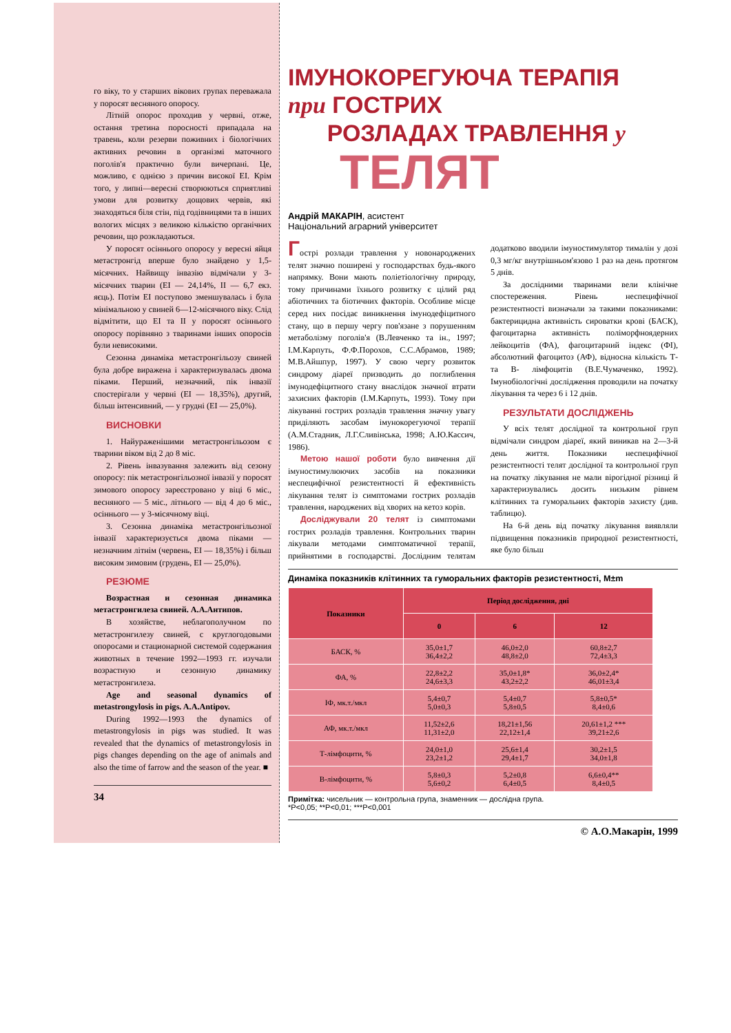го віку, то у старших вікових групах переважала у поросят весняного опоросу.
Літній опорос проходив у червні, отже, остання третина поросності припадала на травень, коли резерви поживних і біологічних активних речовин в організмі маточного поголів'я практично були вичерпані. Це, можливо, є однією з причин високої ЕІ. Крім того, у липні—вересні створюються сприятливі умови для розвитку дощових червів, які знаходяться біля стін, під годівницями та в інших вологих місцях з великою кількістю органічних речовин, що розкладаються.
У поросят осіннього опоросу у вересні яйця метастронгід вперше було знайдено у 1,5-місячних. Найвищу інвазію відмічали у 3-місячних тварин (ЕІ — 24,14%, II — 6,7 екз. яєць). Потім ЕІ поступово зменшувалась і була мінімальною у свиней 6—12-місячного віку. Слід відмітити, що ЕІ та II у поросят осіннього опоросу порівняно з тваринами інших опоросів були невисокими.
Сезонна динаміка метастронгільозу свиней була добре виражена і характеризувалась двома піками. Перший, незначний, пік інвазії спостерігали у червні (ЕІ — 18,35%), другий, більш інтенсивний, — у грудні (ЕІ — 25,0%).
ВИСНОВКИ
1. Найураженішими метастронгільозом є тварини віком від 2 до 8 міс.
2. Рівень інвазування залежить від сезону опоросу: пік метастронгільозної інвазії у поросят зимового опоросу зареєстровано у віці 6 міс., весняного — 5 міс., літнього — від 4 до 6 міс., осіннього — у 3-місячному віці.
3. Сезонна динаміка метастронгільозної інвазії характеризується двома піками — незначним літнім (червень, ЕІ — 18,35%) і більш високим зимовим (грудень, ЕІ — 25,0%).
РЕЗЮМЕ
Возрастная и сезонная динамика метастронгилеза свиней. А.А.Антипов.
В хозяйстве, неблагополучном по метастронгилезу свиней, с круглогодовыми опоросами и стационарной системой содержания животных в течение 1992—1993 гг. изучали возрастную и сезонную динамику метастронгилеза.
Age and seasonal dynamics of metastrongylosis in pigs. A.A.Antipov.
During 1992—1993 the dynamics of metastrongylosis in pigs was studied. It was revealed that the dynamics of metastrongylosis in pigs changes depending on the age of animals and also the time of farrow and the season of the year. ■
34
ІМУНОКОРЕГУЮЧА ТЕРАПІЯ
при ГОСТРИХ
РОЗЛАДАХ ТРАВЛЕННЯ у
ТЕЛЯТ
Андрій МАКАРІН, асистент
Національний аграрний університет
Гострі розлади травлення у новонароджених телят значно поширені у господарствах будь-якого напрямку. Вони мають поліетіологічну природу, тому причинами їхнього розвитку є цілий ряд абіотичних та біотичних факторів. Особливе місце серед них посідає виникнення імунодефіцитного стану, що в першу чергу пов'язане з порушенням метаболізму поголів'я (В.Левченко та ін., 1997; І.М.Карпуть, Ф.Ф.Порохов, С.С.Абрамов, 1989; М.В.Айшпур, 1997). У свою чергу розвиток синдрому діареї призводить до поглиблення імунодефіцитного стану внаслідок значної втрати захисних факторів (І.М.Карпуть, 1993). Тому при лікуванні гострих розладів травлення значну увагу приділяють засобам імунокорегуючої терапії (А.М.Стадник, Л.Г.Сливінська, 1998; А.Ю.Кассич, 1986).
Метою нашої роботи було вивчення дії імуностимулюючих засобів на показники неспецифічної резистентності й ефективність лікування телят із симптомами гострих розладів травлення, народжених від хворих на кетоз корів.
Досліджували 20 телят із симптомами гострих розладів травлення. Контрольних тварин лікували методами симптоматичної терапії, прийнятими в господарстві. Дослідним телятам додатково вводили імуностимулятор тималін у дозі 0,3 мг/кг внутрішньом'язово 1 раз на день протягом 5 днів.
За дослідними тваринами вели клінічне спостереження. Рівень неспецифічної резистентності визначали за такими показниками: бактерицидна активність сироватки крові (БАСК), фагоцитарна активність поліморфноядерних лейкоцитів (ФА), фагоцитарний індекс (ФІ), абсолютний фагоцитоз (АФ), відносна кількість Т- та В- лімфоцитів (В.Е.Чумаченко, 1992). Імунобіологічні дослідження проводили на початку лікування та через 6 і 12 днів.
РЕЗУЛЬТАТИ ДОСЛІДЖЕНЬ
У всіх телят дослідної та контрольної груп відмічали синдром діареї, який виникав на 2—3-й день життя. Показники неспецифічної резистентності телят дослідної та контрольної груп на початку лікування не мали вірогідної різниці й характеризувались досить низьким рівнем клітинних та гуморальних факторів захисту (див. таблицю).
На 6-й день від початку лікування виявляли підвищення показників природної резистентності, яке було більш
Динаміка показників клітинних та гуморальних факторів резистентності, M±m
| Показники | Період дослідження, дні | | |
| --- | --- | --- | --- |
| | 0 | 6 | 12 |
| БАСК, % | 35,0±1,7 36,4±2,2 | 46,0±2,0 48,8±2,0 | 60,8±2,7 72,4±3,3 |
| ФА, % | 22,8±2,2 24,6±3,3 | 35,0±1,8* 43,2±2,2 | 36,0±2,4* 46,01±3,4 |
| ІФ, мк.т./мкл | 5,4±0,7 5,0±0,3 | 5,4±0,7 5,8±0,5 | 5,8±0,5* 8,4±0,6 |
| АФ, мк.т./мкл | 11,52±2,6 11,31±2,0 | 18,21±1,56 22,12±1,4 | 20,61±1,2 *** 39,21±2,6 |
| Т-лімфоцити, % | 24,0±1,0 23,2±1,2 | 25,6±1,4 29,4±1,7 | 30,2±1,5 34,0±1,8 |
| В-лімфоцити, % | 5,8±0,3 5,6±0,2 | 5,2±0,8 6,4±0,5 | 6,6±0,4** 8,4±0,5 |
Примітка: чисельник — контрольна група, знаменник — дослідна група.
*P<0,05; **P<0,01; ***P<0,001
© А.О.Макарін, 1999